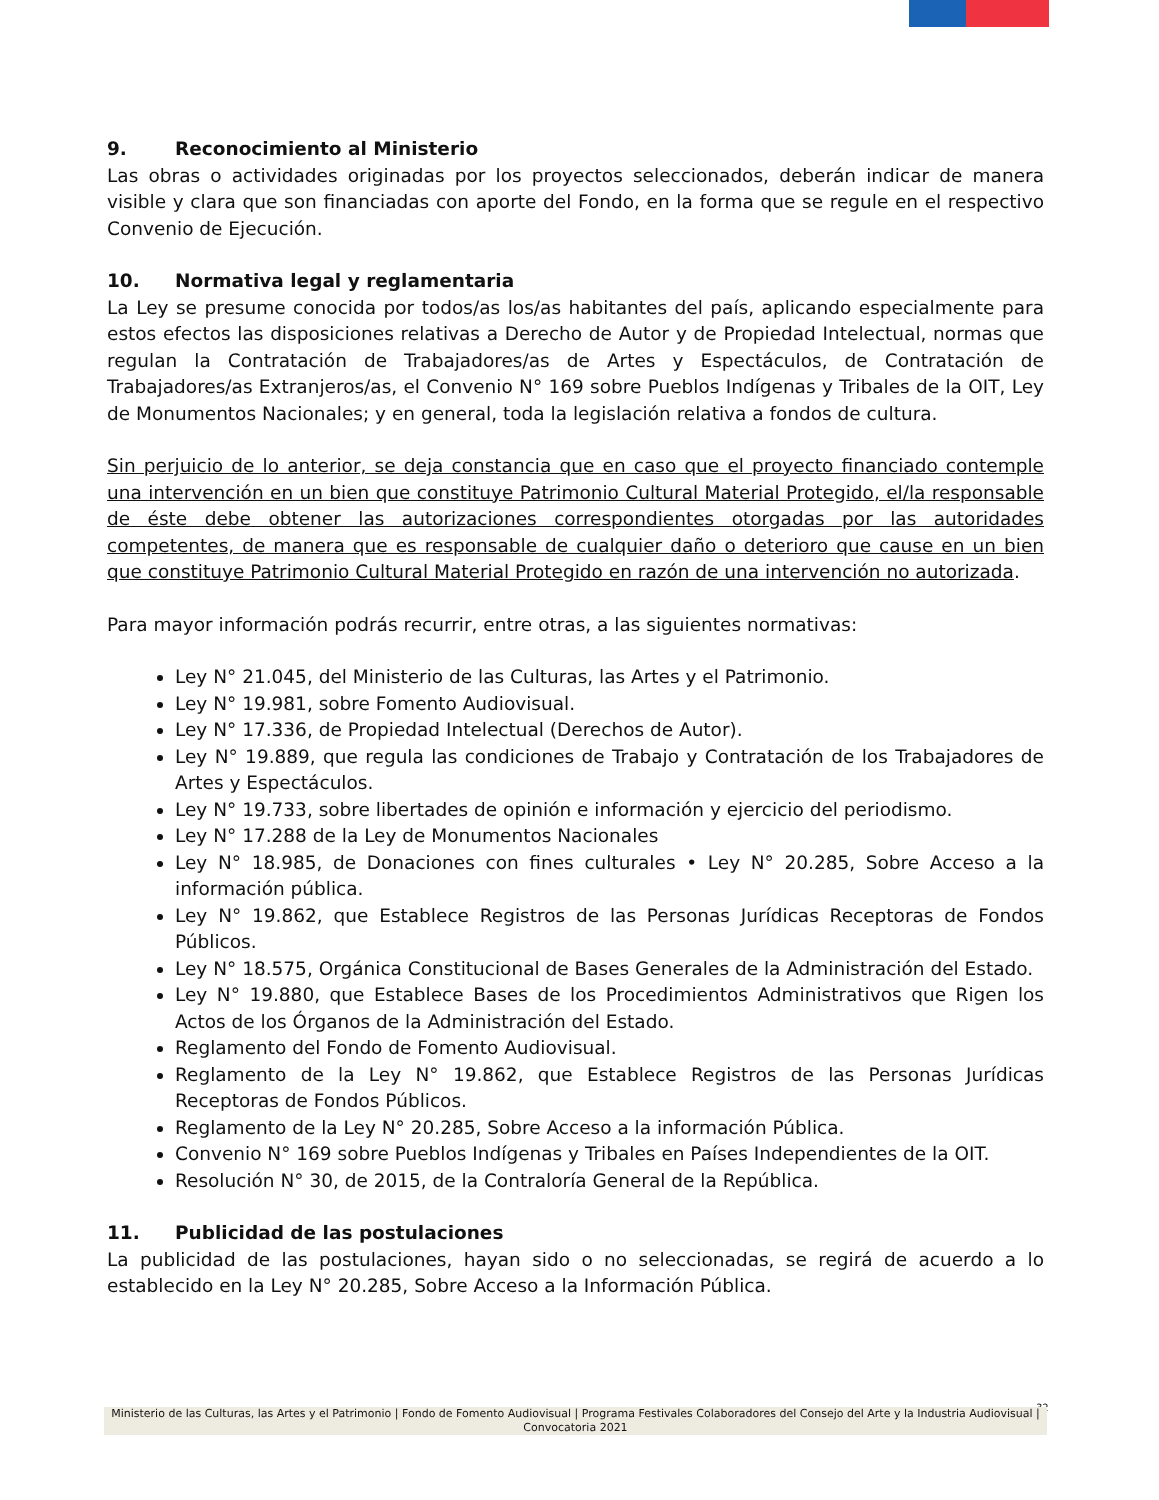9. Reconocimiento al Ministerio
Las obras o actividades originadas por los proyectos seleccionados, deberán indicar de manera visible y clara que son financiadas con aporte del Fondo, en la forma que se regule en el respectivo Convenio de Ejecución.
10. Normativa legal y reglamentaria
La Ley se presume conocida por todos/as los/as habitantes del país, aplicando especialmente para estos efectos las disposiciones relativas a Derecho de Autor y de Propiedad Intelectual, normas que regulan la Contratación de Trabajadores/as de Artes y Espectáculos, de Contratación de Trabajadores/as Extranjeros/as, el Convenio N° 169 sobre Pueblos Indígenas y Tribales de la OIT, Ley de Monumentos Nacionales; y en general, toda la legislación relativa a fondos de cultura.
Sin perjuicio de lo anterior, se deja constancia que en caso que el proyecto financiado contemple una intervención en un bien que constituye Patrimonio Cultural Material Protegido, el/la responsable de éste debe obtener las autorizaciones correspondientes otorgadas por las autoridades competentes, de manera que es responsable de cualquier daño o deterioro que cause en un bien que constituye Patrimonio Cultural Material Protegido en razón de una intervención no autorizada.
Para mayor información podrás recurrir, entre otras, a las siguientes normativas:
Ley N° 21.045, del Ministerio de las Culturas, las Artes y el Patrimonio.
Ley N° 19.981, sobre Fomento Audiovisual.
Ley N° 17.336, de Propiedad Intelectual (Derechos de Autor).
Ley N° 19.889, que regula las condiciones de Trabajo y Contratación de los Trabajadores de Artes y Espectáculos.
Ley N° 19.733, sobre libertades de opinión e información y ejercicio del periodismo.
Ley N° 17.288 de la Ley de Monumentos Nacionales
Ley N° 18.985, de Donaciones con fines culturales • Ley N° 20.285, Sobre Acceso a la información pública.
Ley N° 19.862, que Establece Registros de las Personas Jurídicas Receptoras de Fondos Públicos.
Ley N° 18.575, Orgánica Constitucional de Bases Generales de la Administración del Estado.
Ley N° 19.880, que Establece Bases de los Procedimientos Administrativos que Rigen los Actos de los Órganos de la Administración del Estado.
Reglamento del Fondo de Fomento Audiovisual.
Reglamento de la Ley N° 19.862, que Establece Registros de las Personas Jurídicas Receptoras de Fondos Públicos.
Reglamento de la Ley N° 20.285, Sobre Acceso a la información Pública.
Convenio N° 169 sobre Pueblos Indígenas y Tribales en Países Independientes de la OIT.
Resolución N° 30, de 2015, de la Contraloría General de la República.
11. Publicidad de las postulaciones
La publicidad de las postulaciones, hayan sido o no seleccionadas, se regirá de acuerdo a lo establecido en la Ley N° 20.285, Sobre Acceso a la Información Pública.
32
Ministerio de las Culturas, las Artes y el Patrimonio | Fondo de Fomento Audiovisual | Programa Festivales Colaboradores del Consejo del Arte y la Industria Audiovisual | Convocatoria 2021